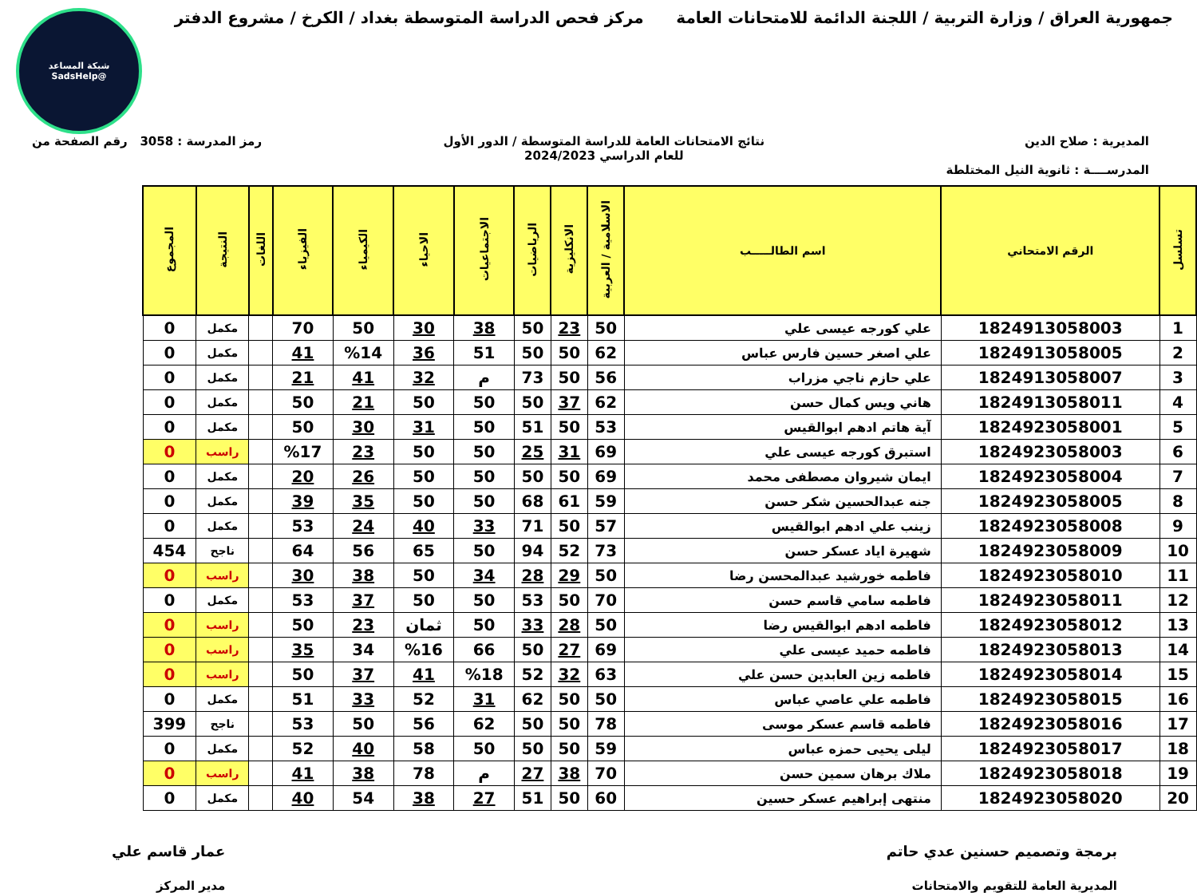جمهورية العراق / وزارة التربية / اللجنة الدائمة للامتحانات العامة
مركز فحص الدراسة المتوسطة بغداد / الكرخ / مشروع الدفتر
شبكة المساعد
@SadsHelp
المديرية : صلاح الدين
المدرســــة : ثانوية النيل المختلطة
نتائج الامتحانات العامة للدراسة المتوسطة / الدور الأول
للعام الدراسي 2024/2023
رمز المدرسة : 3058 رقم الصفحة من
| تسلسل | الرقم الامتحاني | اسم الطالـــــب | الاسلامية / العربية | الانكليزية | الرياضيات | الاجتماعيات | الاحياء | الكيمياء | الفيزياء | اللغات | النتيجة | المجموع |
| --- | --- | --- | --- | --- | --- | --- | --- | --- | --- | --- | --- | --- |
| 1 | 1824913058003 | علي كورجه عيسى علي | 50 | 23 | 50 | 38 | 30 | 50 | 70 | | مكمل | 0 |
| 2 | 1824913058005 | علي اصغر حسين فارس عباس | 62 | 50 | 50 | 51 | 36 | %14 | 41 | | مكمل | 0 |
| 3 | 1824913058007 | علي حازم ناجي مزراب | 56 | 50 | 73 | م | 32 | 41 | 21 | | مكمل | 0 |
| 4 | 1824913058011 | هاني ويس كمال حسن | 62 | 37 | 50 | 50 | 50 | 21 | 50 | | مكمل | 0 |
| 5 | 1824923058001 | آية هاتم ادهم ابوالقيس | 53 | 50 | 51 | 50 | 31 | 30 | 50 | | مكمل | 0 |
| 6 | 1824923058003 | استبرق كورجه عيسى علي | 69 | 31 | 25 | 50 | 50 | 23 | %17 | | راسب | 0 |
| 7 | 1824923058004 | ايمان شيروان مصطفى محمد | 69 | 50 | 50 | 50 | 50 | 26 | 20 | | مكمل | 0 |
| 8 | 1824923058005 | جنه عبدالحسين شكر حسن | 59 | 61 | 68 | 50 | 50 | 35 | 39 | | مكمل | 0 |
| 9 | 1824923058008 | زينب علي ادهم ابوالقيس | 57 | 50 | 71 | 33 | 40 | 24 | 53 | | مكمل | 0 |
| 10 | 1824923058009 | شهيرة اياد عسكر حسن | 73 | 52 | 94 | 50 | 65 | 56 | 64 | | ناجح | 454 |
| 11 | 1824923058010 | فاطمه خورشيد عبدالمحسن رضا | 50 | 29 | 28 | 34 | 50 | 38 | 30 | | راسب | 0 |
| 12 | 1824923058011 | فاطمه سامي قاسم حسن | 70 | 50 | 53 | 50 | 50 | 37 | 53 | | مكمل | 0 |
| 13 | 1824923058012 | فاطمه ادهم ابوالقيس رضا | 50 | 28 | 33 | 50 | ثمان | 23 | 50 | | راسب | 0 |
| 14 | 1824923058013 | فاطمه حميد عيسى علي | 69 | 27 | 50 | 66 | %16 | 34 | 35 | | راسب | 0 |
| 15 | 1824923058014 | فاطمه زين العابدين حسن علي | 63 | 32 | 52 | %18 | 41 | 37 | 50 | | راسب | 0 |
| 16 | 1824923058015 | فاطمه علي عاصي عباس | 50 | 50 | 62 | 31 | 52 | 33 | 51 | | مكمل | 0 |
| 17 | 1824923058016 | فاطمه قاسم عسكر موسى | 78 | 50 | 50 | 62 | 56 | 50 | 53 | | ناجح | 399 |
| 18 | 1824923058017 | ليلى يحيى حمزه عباس | 59 | 50 | 50 | 50 | 58 | 40 | 52 | | مكمل | 0 |
| 19 | 1824923058018 | ملاك برهان سمين حسن | 70 | 38 | 27 | م | 78 | 38 | 41 | | راسب | 0 |
| 20 | 1824923058020 | منتهى إبراهيم عسكر حسين | 60 | 50 | 51 | 27 | 38 | 54 | 40 | | مكمل | 0 |
برمجة وتصميم حسنين عدي حاتم
المديرية العامة للتقويم والامتحانات
عمار قاسم علي
مدير المركز